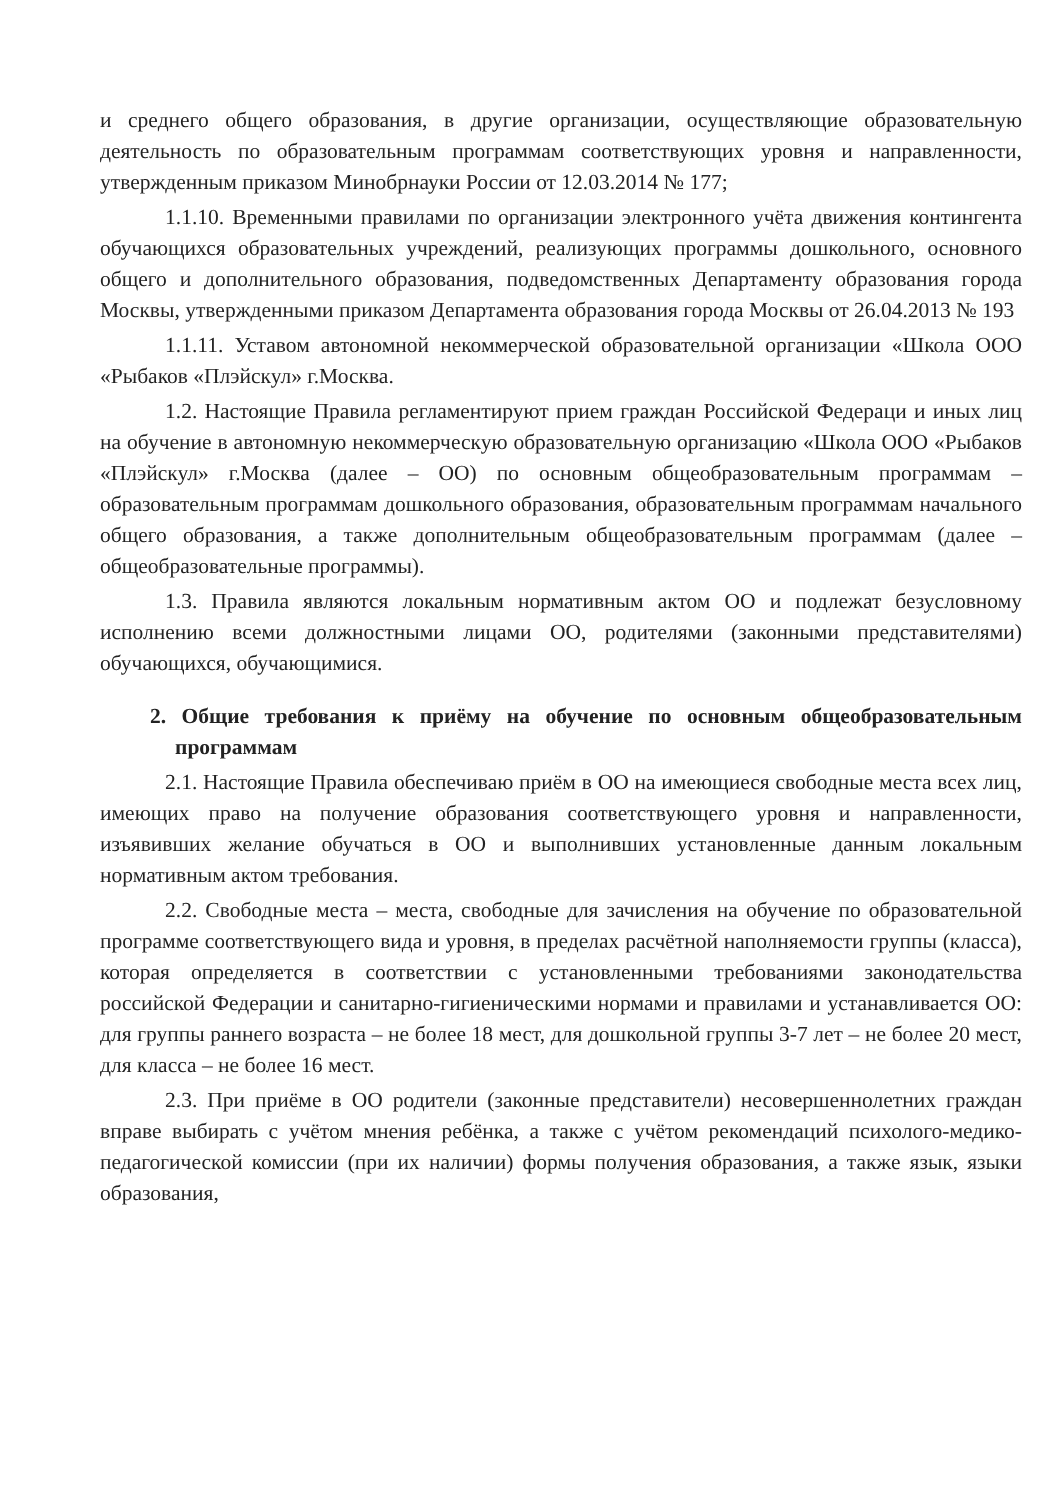и среднего общего образования, в другие организации, осуществляющие образовательную деятельность по образовательным программам соответствующих уровня и направленности, утвержденным приказом Минобрнауки России от 12.03.2014 № 177;
1.1.10. Временными правилами по организации электронного учёта движения контингента обучающихся образовательных учреждений, реализующих программы дошкольного, основного общего и дополнительного образования, подведомственных Департаменту образования города Москвы, утвержденными приказом Департамента образования города Москвы от 26.04.2013 № 193
1.1.11. Уставом автономной некоммерческой образовательной организации «Школа ООО «Рыбаков «Плэйскул» г.Москва.
1.2. Настоящие Правила регламентируют прием граждан Российской Федераци и иных лиц на обучение в автономную некоммерческую образовательную организацию «Школа ООО «Рыбаков «Плэйскул» г.Москва (далее – ОО) по основным общеобразовательным программам – образовательным программам дошкольного образования, образовательным программам начального общего образования, а также дополнительным общеобразовательным программам (далее – общеобразовательные программы).
1.3. Правила являются локальным нормативным актом ОО и подлежат безусловному исполнению всеми должностными лицами ОО, родителями (законными представителями) обучающихся, обучающимися.
2. Общие требования к приёму на обучение по основным общеобразовательным программам
2.1. Настоящие Правила обеспечиваю приём в ОО на имеющиеся свободные места всех лиц, имеющих право на получение образования соответствующего уровня и направленности, изъявивших желание обучаться в ОО и выполнивших установленные данным локальным нормативным актом требования.
2.2. Свободные места – места, свободные для зачисления на обучение по образовательной программе соответствующего вида и уровня, в пределах расчётной наполняемости группы (класса), которая определяется в соответствии с установленными требованиями законодательства российской Федерации и санитарно-гигиеническими нормами и правилами и устанавливается ОО: для группы раннего возраста – не более 18 мест, для дошкольной группы 3-7 лет – не более 20 мест, для класса – не более 16 мест.
2.3. При приёме в ОО родители (законные представители) несовершеннолетних граждан вправе выбирать с учётом мнения ребёнка, а также с учётом рекомендаций психолого-медико-педагогической комиссии (при их наличии) формы получения образования, а также язык, языки образования,